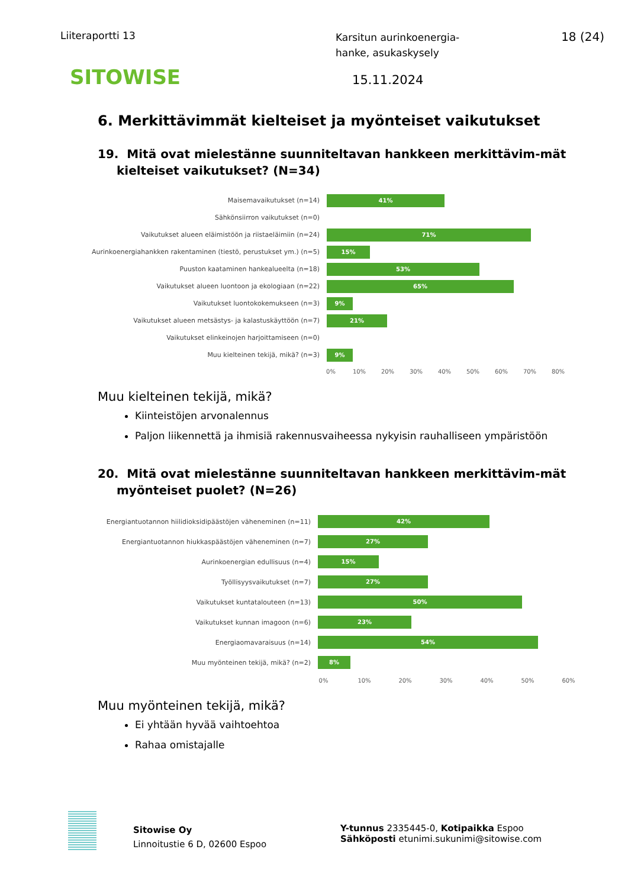Liiteraportti 13
Karsitun aurinkoenergia-
hanke, asukaskysely
18 (24)
SITOWISE 15.11.2024
6. Merkittävimmät kielteiset ja myönteiset vaikutukset
19. Mitä ovat mielestänne suunniteltavan hankkeen merkittävim-mät kielteiset vaikutukset? (N=34)
Maisemavaikutukset (n=14)
41%
Sähkönsiirron vaikutukset (n=0)
Vaikutukset alueen eläimistöön ja riistaeläimiin (n=24)
71%
Aurinkoenergiahankken rakentaminen (tiestö, perustukset ym.) (n=5)
15%
Puuston kaataminen hankealueelta (n=18)
53%
Vaikutukset alueen luontoon ja ekologiaan (n=22)
65%
Vaikutukset luontokokemukseen (n=3)
9%
Vaikutukset alueen metsästys- ja kalastuskäyttöön (n=7)
21%
Vaikutukset elinkeinojen harjoittamiseen (n=0)
Muu kielteinen tekijä, mikä? (n=3)
9%
0% 10% 20% 30% 40% 50% 60% 70% 80%
Muu kielteinen tekijä, mikä?
Kiinteistöjen arvonalennus
Paljon liikennettä ja ihmisiä rakennusvaiheessa nykyisin rauhalliseen ympäristöön
20. Mitä ovat mielestänne suunniteltavan hankkeen merkittävim-mät myönteiset puolet? (N=26)
Energiantuotannon hiilidioksidipäästöjen väheneminen (n=11)
42%
Energiantuotannon hiukkaspäästöjen väheneminen (n=7)
27%
Aurinkoenergian edullisuus (n=4)
15%
Työllisyysvaikutukset (n=7)
27%
Vaikutukset kuntatalouteen (n=13)
50%
Vaikutukset kunnan imagoon (n=6)
23%
Energiaomavaraisuus (n=14)
54%
Muu myönteinen tekijä, mikä? (n=2)
8%
0% 10% 20% 30% 40% 50% 60%
Muu myönteinen tekijä, mikä?
Ei yhtään hyvää vaihtoehtoa
Rahaa omistajalle
Sitowise Oy
Linnoitustie 6 D, 02600 Espoo
Y-tunnus 2335445-0, Kotipaikka Espoo
Sähköposti etunimi.sukunimi@sitowise.com